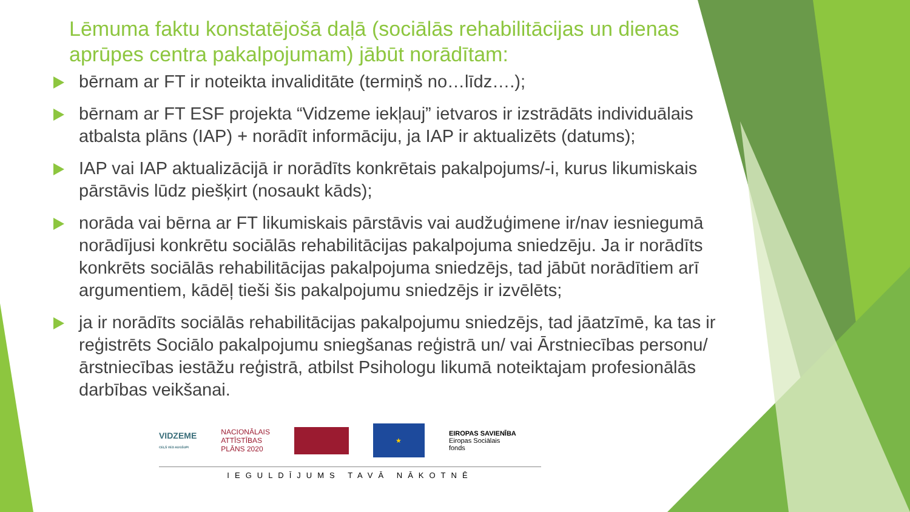Lēmuma faktu konstatējošā daļā (sociālās rehabilitācijas un dienas aprūpes centra pakalpojumam) jābūt norādītam:
bērnam ar FT ir noteikta invaliditāte (termiņš no…līdz….);
bērnam ar FT ESF projekta “Vidzeme iekļauj” ietvaros ir izstrādāts individuālais atbalsta plāns (IAP) + norādīt informāciju, ja IAP ir aktualizēts (datums);
IAP vai IAP aktualizācijā ir norādīts konkrētais pakalpojums/-i, kurus likumiskais pārstāvis lūdz piešķirt (nosaukt kāds);
norāda vai bērna ar FT likumiskais pārstāvis vai audžuģimene ir/nav iesniegumā norādījusi konkrētu sociālās rehabilitācijas pakalpojuma sniedzēju. Ja ir norādīts konkrēts sociālās rehabilitācijas pakalpojuma sniedzējs, tad jābūt norādītiem arī argumentiem, kādēļ tieši šis pakalpojumu sniedzējs ir izvēlēts;
ja ir norādīts sociālās rehabilitācijas pakalpojumu sniedzējs, tad jāatzīmē, ka tas ir reģistrēts Sociālo pakalpojumu sniegšanas reģistrā un/ vai Ārstniecības personu/ ārstniecības iestāžu reģistrā, atbilst Psihologu likumā noteiktajam profesionālās darbības veikšanai.
VIDZEME
CEĻŠ VED AUGŠUPI
NACIONĀLAIS
ATTĪSTĪBAS
PLĀNS 2020
★
EIROPAS SAVIENĪBA
Eiropas Sociālais
fonds
IEGULDĪJUMS TAVĀ NĀKOTNĒ